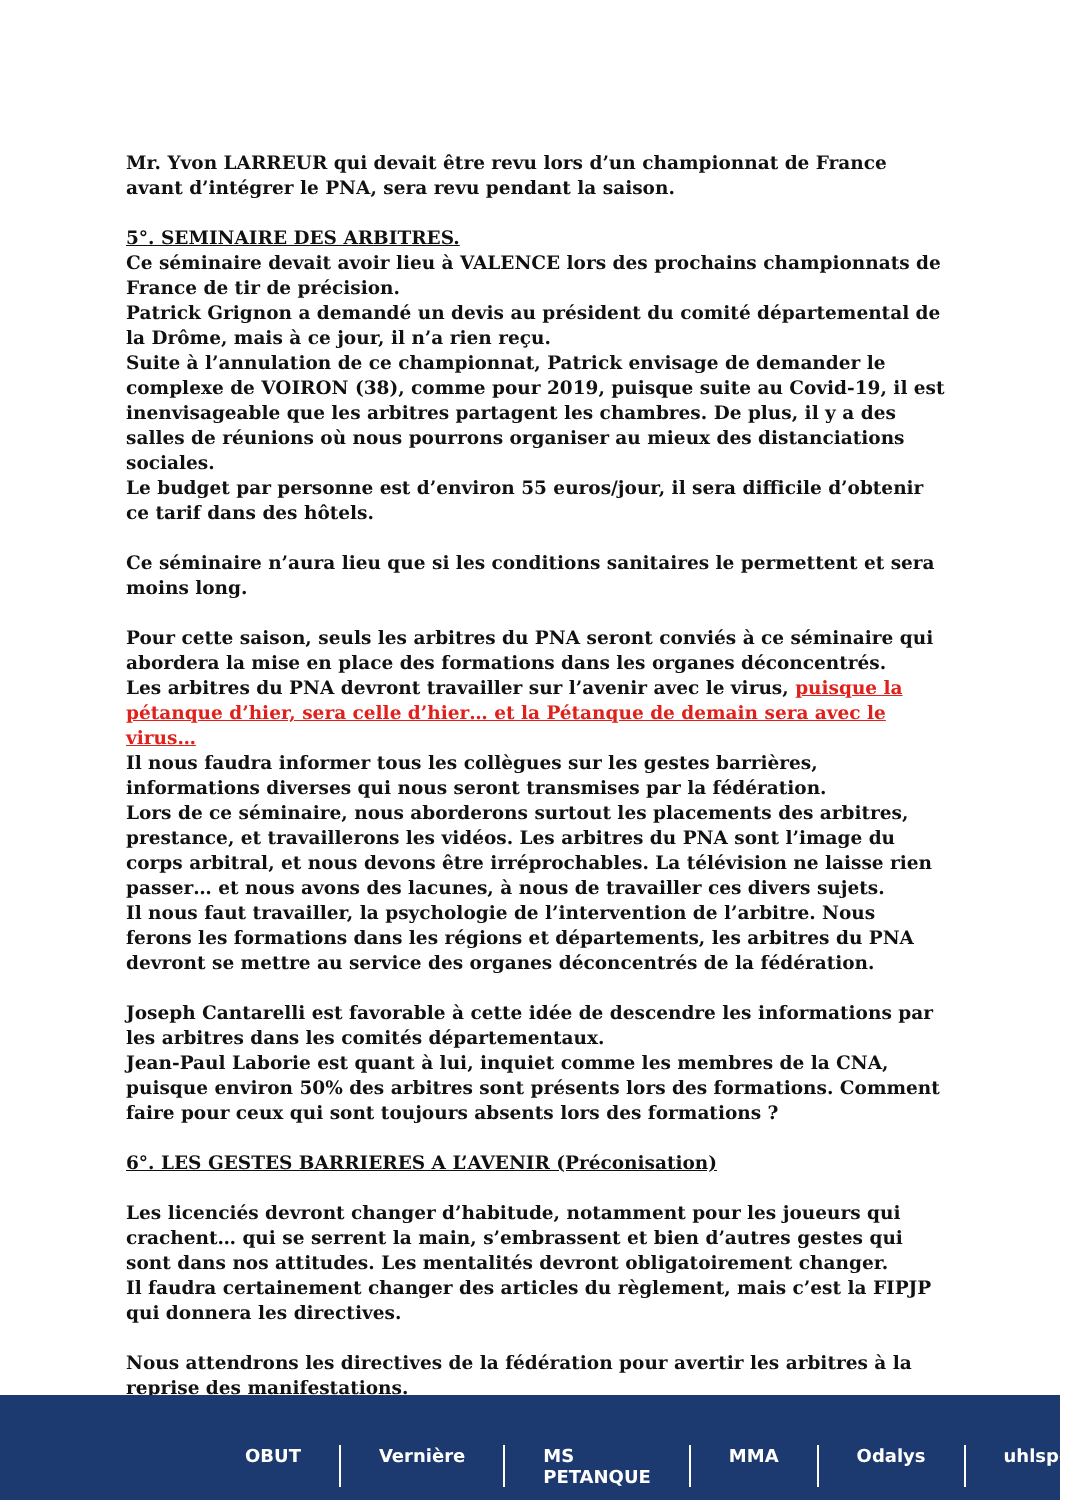Mr. Yvon LARREUR qui devait être revu lors d’un championnat de France avant d’intégrer le PNA, sera revu pendant la saison.
5°. SEMINAIRE DES ARBITRES.
Ce séminaire devait avoir lieu à VALENCE lors des prochains championnats de France de tir de précision.
Patrick Grignon a demandé un devis au président du comité départemental de la Drôme, mais à ce jour, il n’a rien reçu.
Suite à l’annulation de ce championnat, Patrick envisage de demander le complexe de VOIRON (38), comme pour 2019, puisque suite au Covid-19, il est inenvisageable que les arbitres partagent les chambres. De plus, il y a des salles de réunions où nous pourrons organiser au mieux des distanciations sociales.
Le budget par personne est d’environ 55 euros/jour, il sera difficile d’obtenir ce tarif dans des hôtels.
Ce séminaire n’aura lieu que si les conditions sanitaires le permettent et sera moins long.
Pour cette saison, seuls les arbitres du PNA seront conviés à ce séminaire qui abordera la mise en place des formations dans les organes déconcentrés.
Les arbitres du PNA devront travailler sur l’avenir avec le virus, puisque la pétanque d’hier, sera celle d’hier… et la Pétanque de demain sera avec le virus…
Il nous faudra informer tous les collègues sur les gestes barrières, informations diverses qui nous seront transmises par la fédération.
Lors de ce séminaire, nous aborderons surtout les placements des arbitres, prestance, et travaillerons les vidéos. Les arbitres du PNA sont l’image du corps arbitral, et nous devons être irréprochables. La télévision ne laisse rien passer… et nous avons des lacunes, à nous de travailler ces divers sujets.
Il nous faut travailler, la psychologie de l’intervention de l’arbitre. Nous ferons les formations dans les régions et départements, les arbitres du PNA devront se mettre au service des organes déconcentrés de la fédération.
Joseph Cantarelli est favorable à cette idée de descendre les informations par les arbitres dans les comités départementaux.
Jean-Paul Laborie est quant à lui, inquiet comme les membres de la CNA, puisque environ 50% des arbitres sont présents lors des formations. Comment faire pour ceux qui sont toujours absents lors des formations ?
6°. LES GESTES BARRIERES A L’AVENIR (Préconisation)
Les licenciés devront changer d’habitude, notamment pour les joueurs qui crachent… qui se serrent la main, s’embrassent et bien d’autres gestes qui sont dans nos attitudes. Les mentalités devront obligatoirement changer.
Il faudra certainement changer des articles du règlement, mais c’est la FIPJP qui donnera les directives.
Nous attendrons les directives de la fédération pour avertir les arbitres à la reprise des manifestations.
OBUT Vernière MS PETANQUE MMA Odalys uhlspor